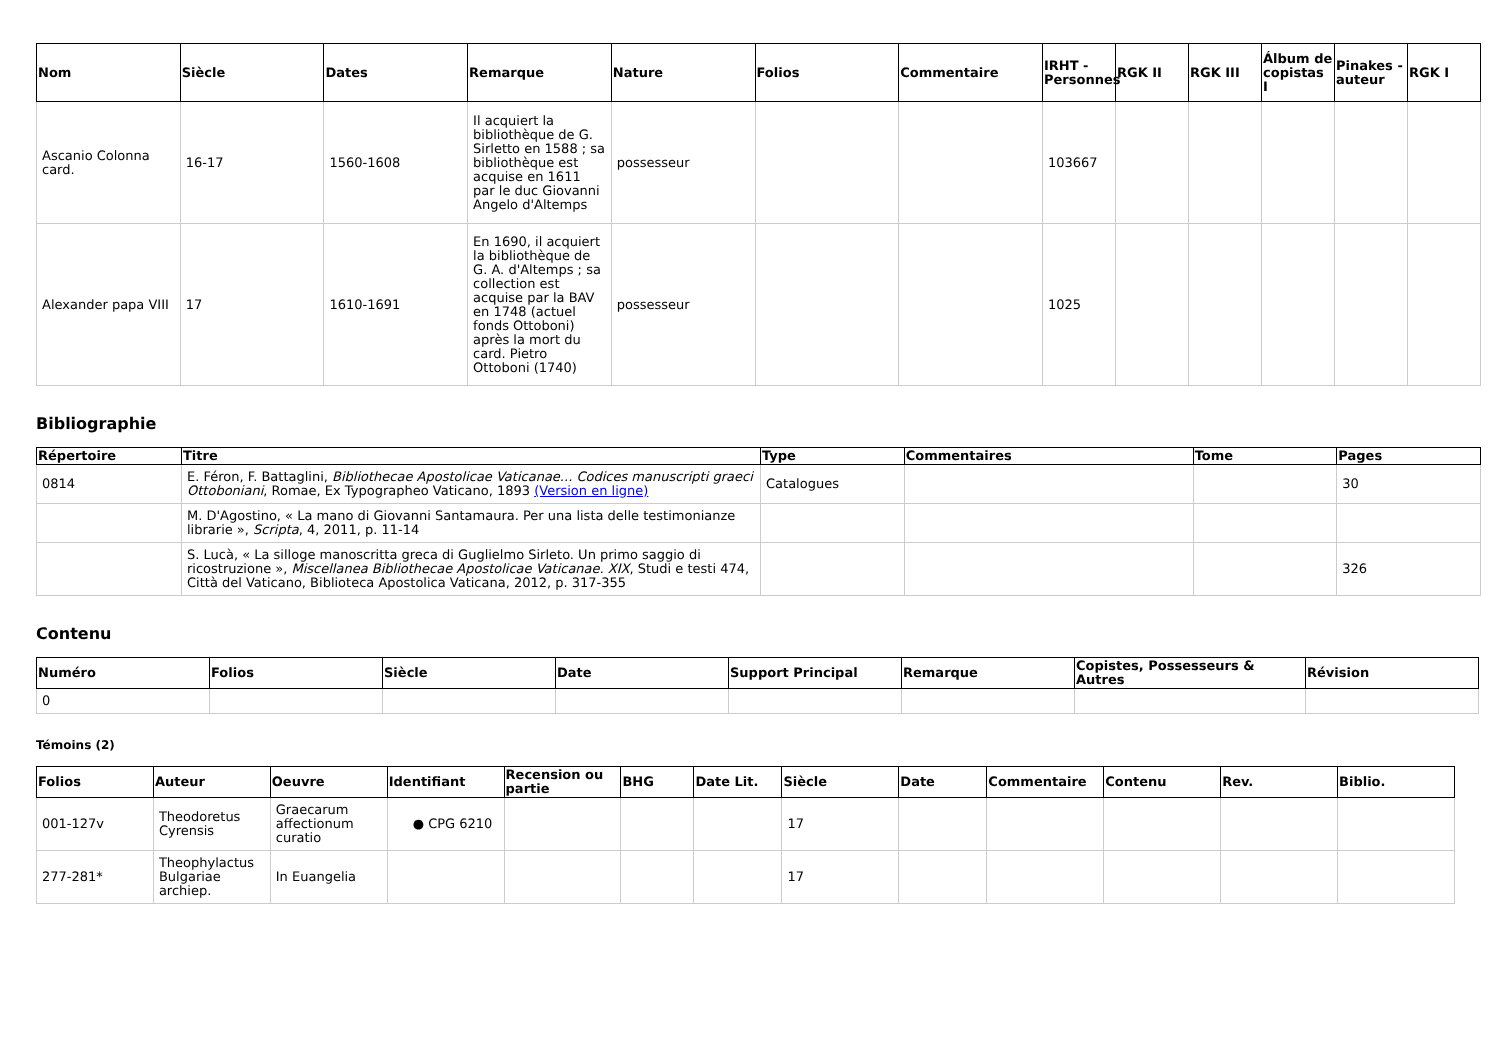| Nom | Siècle | Dates | Remarque | Nature | Folios | Commentaire | IRHT - Personnes | RGK II | RGK III | Álbum de copistas I | Pinakes - auteur | RGK I |
| --- | --- | --- | --- | --- | --- | --- | --- | --- | --- | --- | --- | --- |
| Ascanio Colonna card. | 16-17 | 1560-1608 | Il acquiert la bibliothèque de G. Sirletto en 1588 ; sa bibliothèque est acquise en 1611 par le duc Giovanni Angelo d'Altemps | possesseur | | | 103667 | | | | | |
| Alexander papa VIII | 17 | 1610-1691 | En 1690, il acquiert la bibliothèque de G. A. d'Altemps ; sa collection est acquise par la BAV en 1748 (actuel fonds Ottoboni) après la mort du card. Pietro Ottoboni (1740) | possesseur | | | 1025 | | | | | |
Bibliographie
| Répertoire | Titre | Type | Commentaires | Tome | Pages |
| --- | --- | --- | --- | --- | --- |
| 0814 | E. Féron, F. Battaglini, Bibliothecae Apostolicae Vaticanae... Codices manuscripti graeci Ottoboniani , Romae, Ex Typographeo Vaticano, 1893 (Version en ligne) | Catalogues | | | 30 |
| | M. D'Agostino, « La mano di Giovanni Santamaura. Per una lista delle testimonianze librarie », Scripta , 4, 2011, p. 11-14 | | | | |
| | S. Lucà, « La silloge manoscritta greca di Guglielmo Sirleto. Un primo saggio di ricostruzione », Miscellanea Bibliothecae Apostolicae Vaticanae. XIX , Studi e testi 474, Città del Vaticano, Biblioteca Apostolica Vaticana, 2012, p. 317-355 | | | | 326 |
Contenu
| Numéro | Folios | Siècle | Date | Support Principal | Remarque | Copistes, Possesseurs & Autres | Révision |
| --- | --- | --- | --- | --- | --- | --- | --- |
| 0 | | | | | | | |
Témoins (2)
| Folios | Auteur | Oeuvre | Identifiant | Recension ou partie | BHG | Date Lit. | Siècle | Date | Commentaire | Contenu | Rev. | Biblio. |
| --- | --- | --- | --- | --- | --- | --- | --- | --- | --- | --- | --- | --- |
| 001-127v | Theodoretus Cyrensis | Graecarum affectionum curatio | ● CPG 6210 | | | | 17 | | | | | |
| 277-281* | Theophylactus Bulgariae archiep. | In Euangelia | | | | | 17 | | | | | |